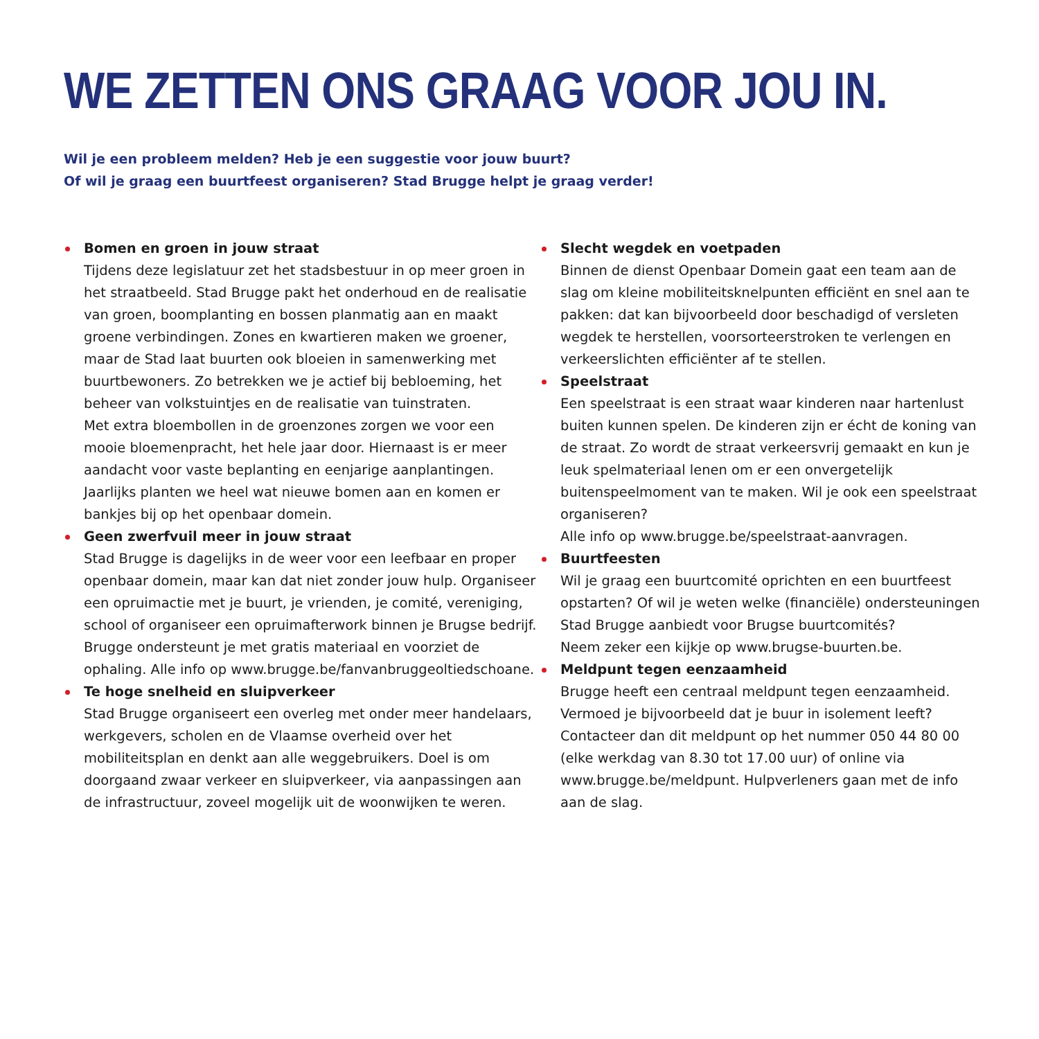WE ZETTEN ONS GRAAG VOOR JOU IN.
Wil je een probleem melden? Heb je een suggestie voor jouw buurt?
Of wil je graag een buurtfeest organiseren? Stad Brugge helpt je graag verder!
Bomen en groen in jouw straat
Tijdens deze legislatuur zet het stadsbestuur in op meer groen in het straatbeeld. Stad Brugge pakt het onderhoud en de realisatie van groen, boomplanting en bossen planmatig aan en maakt groene verbindingen. Zones en kwartieren maken we groener, maar de Stad laat buurten ook bloeien in samenwerking met buurtbewoners. Zo betrekken we je actief bij bebloeming, het beheer van volkstuintjes en de realisatie van tuinstraten.
Met extra bloembollen in de groenzones zorgen we voor een mooie bloemenpracht, het hele jaar door. Hiernaast is er meer aandacht voor vaste beplanting en eenjarige aanplantingen. Jaarlijks planten we heel wat nieuwe bomen aan en komen er bankjes bij op het openbaar domein.
Geen zwerfvuil meer in jouw straat
Stad Brugge is dagelijks in de weer voor een leefbaar en proper openbaar domein, maar kan dat niet zonder jouw hulp. Organiseer een opruimactie met je buurt, je vrienden, je comité, vereniging, school of organiseer een opruimafterwork binnen je Brugse bedrijf. Brugge ondersteunt je met gratis materiaal en voorziet de ophaling. Alle info op www.brugge.be/fanvanbruggeoltiedschoane.
Te hoge snelheid en sluipverkeer
Stad Brugge organiseert een overleg met onder meer handelaars, werkgevers, scholen en de Vlaamse overheid over het mobiliteitsplan en denkt aan alle weggebruikers. Doel is om doorgaand zwaar verkeer en sluipverkeer, via aanpassingen aan de infrastructuur, zoveel mogelijk uit de woonwijken te weren.
Slecht wegdek en voetpaden
Binnen de dienst Openbaar Domein gaat een team aan de slag om kleine mobiliteitsknelpunten efficiënt en snel aan te pakken: dat kan bijvoorbeeld door beschadigd of versleten wegdek te herstellen, voorsorteerstroken te verlengen en verkeerslichten efficiënter af te stellen.
Speelstraat
Een speelstraat is een straat waar kinderen naar hartenlust buiten kunnen spelen. De kinderen zijn er écht de koning van de straat. Zo wordt de straat verkeersvrij gemaakt en kun je leuk spelmateriaal lenen om er een onvergetelijk buitenspeelmoment van te maken. Wil je ook een speelstraat organiseren?
Alle info op www.brugge.be/speelstraat-aanvragen.
Buurtfeesten
Wil je graag een buurtcomité oprichten en een buurtfeest opstarten? Of wil je weten welke (financiële) ondersteuningen Stad Brugge aanbiedt voor Brugse buurtcomités?
Neem zeker een kijkje op www.brugse-buurten.be.
Meldpunt tegen eenzaamheid
Brugge heeft een centraal meldpunt tegen eenzaamheid. Vermoed je bijvoorbeeld dat je buur in isolement leeft? Contacteer dan dit meldpunt op het nummer 050 44 80 00 (elke werkdag van 8.30 tot 17.00 uur) of online via www.brugge.be/meldpunt. Hulpverleners gaan met de info aan de slag.